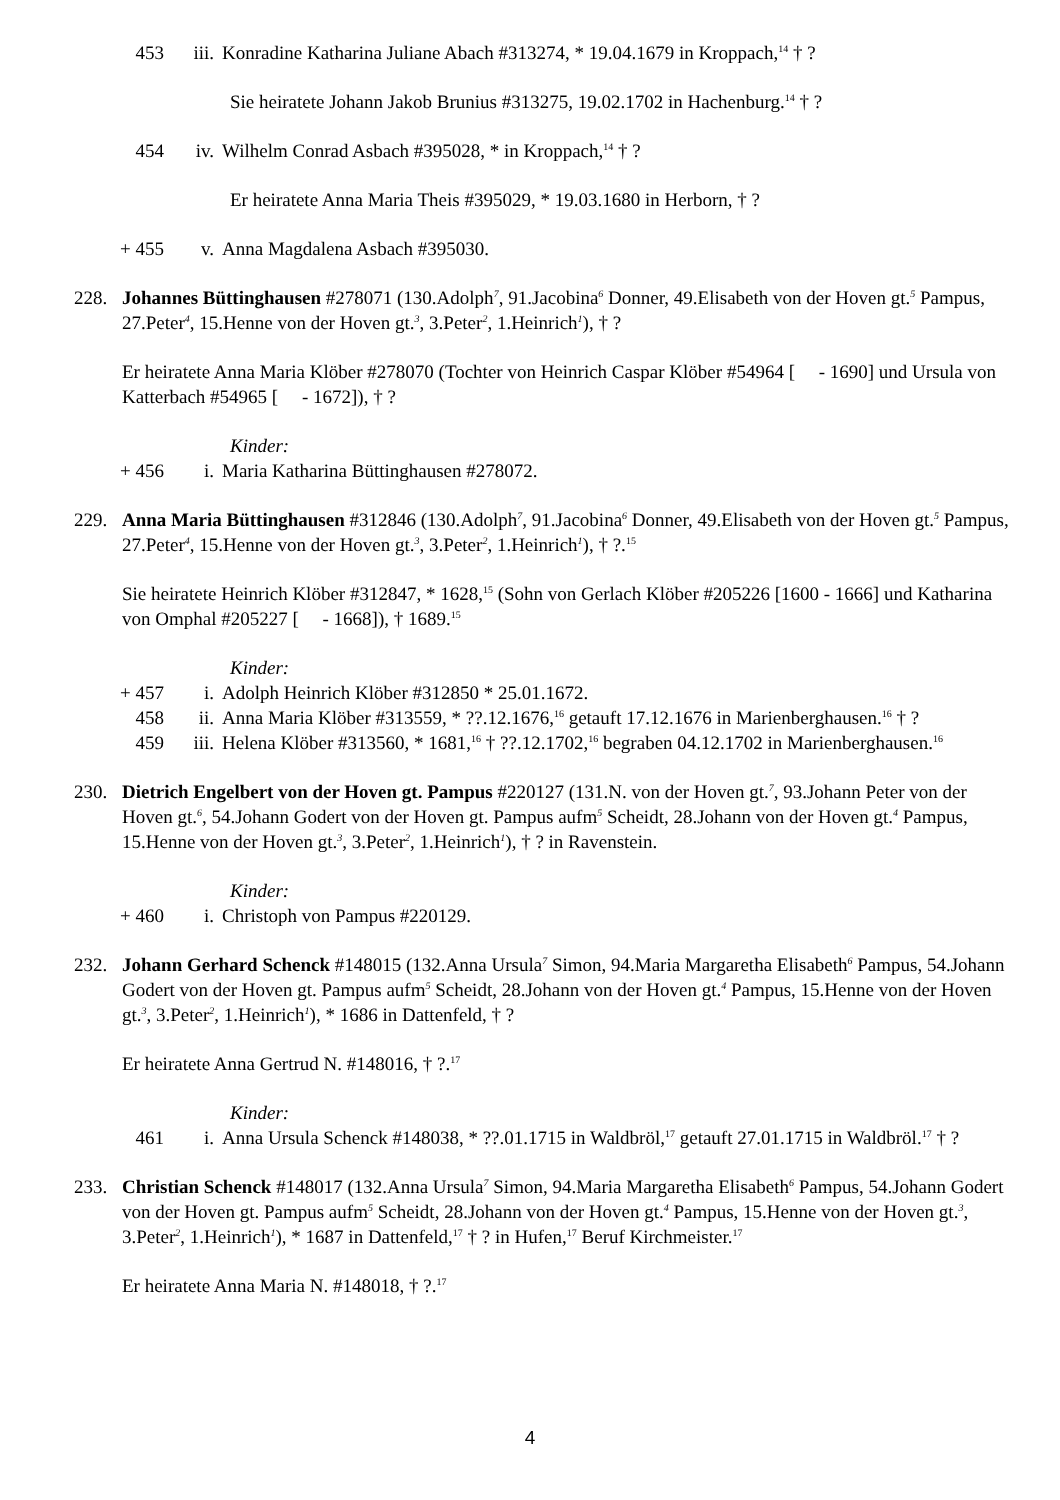453 iii. Konradine Katharina Juliane Abach #313274, * 19.04.1679 in Kroppach,<sup>14</sup> † ?
Sie heiratete Johann Jakob Brunius #313275, 19.02.1702 in Hachenburg.<sup>14</sup> † ?
454 iv. Wilhelm Conrad Asbach #395028, * in Kroppach,<sup>14</sup> † ?
Er heiratete Anna Maria Theis #395029, * 19.03.1680 in Herborn, † ?
+ 455 v. Anna Magdalena Asbach #395030.
228. Johannes Büttinghausen #278071 (130.Adolph<sup>7</sup>, 91.Jacobina<sup>6</sup> Donner, 49.Elisabeth von der Hoven gt.<sup>5</sup> Pampus, 27.Peter<sup>4</sup>, 15.Henne von der Hoven gt.<sup>3</sup>, 3.Peter<sup>2</sup>, 1.Heinrich<sup>1</sup>), † ?
Er heiratete Anna Maria Klöber #278070 (Tochter von Heinrich Caspar Klöber #54964 [ - 1690] und Ursula von Katterbach #54965 [ - 1672]), † ?
Kinder:
+ 456 i. Maria Katharina Büttinghausen #278072.
229. Anna Maria Büttinghausen #312846 (130.Adolph<sup>7</sup>, 91.Jacobina<sup>6</sup> Donner, 49.Elisabeth von der Hoven gt.<sup>5</sup> Pampus, 27.Peter<sup>4</sup>, 15.Henne von der Hoven gt.<sup>3</sup>, 3.Peter<sup>2</sup>, 1.Heinrich<sup>1</sup>), † ?.<sup>15</sup>
Sie heiratete Heinrich Klöber #312847, * 1628,<sup>15</sup> (Sohn von Gerlach Klöber #205226 [1600 - 1666] und Katharina von Omphal #205227 [ - 1668]), † 1689.<sup>15</sup>
Kinder:
+ 457 i. Adolph Heinrich Klöber #312850 * 25.01.1672.
458 ii. Anna Maria Klöber #313559, * ??.12.1676,<sup>16</sup> getauft 17.12.1676 in Marienberghausen.<sup>16</sup> † ?
459 iii. Helena Klöber #313560, * 1681,<sup>16</sup> † ??.12.1702,<sup>16</sup> begraben 04.12.1702 in Marienberghausen.<sup>16</sup>
230. Dietrich Engelbert von der Hoven gt. Pampus #220127 (131.N. von der Hoven gt.<sup>7</sup>, 93.Johann Peter von der Hoven gt.<sup>6</sup>, 54.Johann Godert von der Hoven gt. Pampus aufm<sup>5</sup> Scheidt, 28.Johann von der Hoven gt.<sup>4</sup> Pampus, 15.Henne von der Hoven gt.<sup>3</sup>, 3.Peter<sup>2</sup>, 1.Heinrich<sup>1</sup>), † ? in Ravenstein.
Kinder:
+ 460 i. Christoph von Pampus #220129.
232. Johann Gerhard Schenck #148015 (132.Anna Ursula<sup>7</sup> Simon, 94.Maria Margaretha Elisabeth<sup>6</sup> Pampus, 54.Johann Godert von der Hoven gt. Pampus aufm<sup>5</sup> Scheidt, 28.Johann von der Hoven gt.<sup>4</sup> Pampus, 15.Henne von der Hoven gt.<sup>3</sup>, 3.Peter<sup>2</sup>, 1.Heinrich<sup>1</sup>), * 1686 in Dattenfeld, † ?
Er heiratete Anna Gertrud N. #148016, † ?.<sup>17</sup>
Kinder:
461 i. Anna Ursula Schenck #148038, * ??.01.1715 in Waldbröl,<sup>17</sup> getauft 27.01.1715 in Waldbröl.<sup>17</sup> † ?
233. Christian Schenck #148017 (132.Anna Ursula<sup>7</sup> Simon, 94.Maria Margaretha Elisabeth<sup>6</sup> Pampus, 54.Johann Godert von der Hoven gt. Pampus aufm<sup>5</sup> Scheidt, 28.Johann von der Hoven gt.<sup>4</sup> Pampus, 15.Henne von der Hoven gt.<sup>3</sup>, 3.Peter<sup>2</sup>, 1.Heinrich<sup>1</sup>), * 1687 in Dattenfeld,<sup>17</sup> † ? in Hufen,<sup>17</sup> Beruf Kirchmeister.<sup>17</sup>
Er heiratete Anna Maria N. #148018, † ?.<sup>17</sup>
4